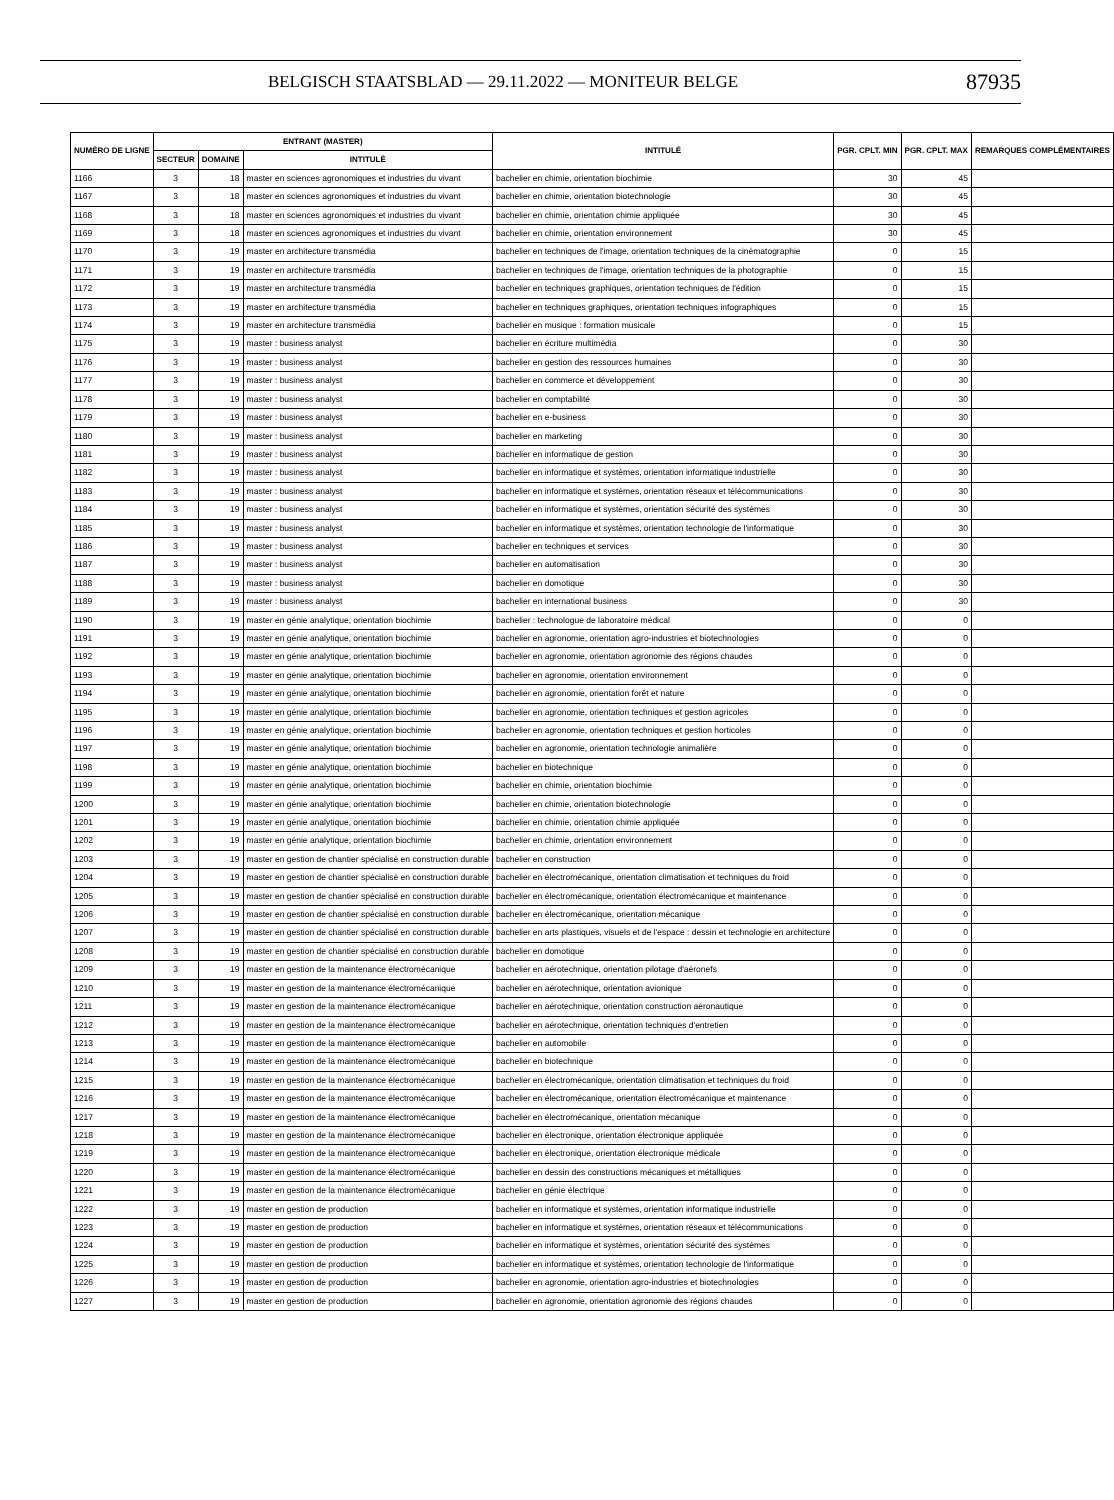BELGISCH STAATSBLAD — 29.11.2022 — MONITEUR BELGE 87935
| NUMÉRO DE LIGNE | ENTRANT (MASTER) | | | INTITULÉ | PGR. CPLT. MIN | PGR. CPLT. MAX | REMARQUES COMPLÉMENTAIRES |
| --- | --- | --- | --- | --- | --- | --- | --- |
| | SECTEUR | DOMAINE | INTITULÉ | | | | |
| 1166 | 3 | 18 | master en sciences agronomiques et industries du vivant | bachelier en chimie, orientation biochimie | 30 | 45 | |
| 1167 | 3 | 18 | master en sciences agronomiques et industries du vivant | bachelier en chimie, orientation biotechnologie | 30 | 45 | |
| 1168 | 3 | 18 | master en sciences agronomiques et industries du vivant | bachelier en chimie, orientation chimie appliquée | 30 | 45 | |
| 1169 | 3 | 18 | master en sciences agronomiques et industries du vivant | bachelier en chimie, orientation environnement | 30 | 45 | |
| 1170 | 3 | 19 | master en architecture transmédia | bachelier en techniques de l'image, orientation techniques de la cinématographie | 0 | 15 | |
| 1171 | 3 | 19 | master en architecture transmédia | bachelier en techniques de l'image, orientation techniques de la photographie | 0 | 15 | |
| 1172 | 3 | 19 | master en architecture transmédia | bachelier en techniques graphiques, orientation techniques de l'édition | 0 | 15 | |
| 1173 | 3 | 19 | master en architecture transmédia | bachelier en techniques graphiques, orientation techniques infographiques | 0 | 15 | |
| 1174 | 3 | 19 | master en architecture transmédia | bachelier en musique : formation musicale | 0 | 15 | |
| 1175 | 3 | 19 | master : business analyst | bachelier en écriture multimédia | 0 | 30 | |
| 1176 | 3 | 19 | master : business analyst | bachelier en gestion des ressources humaines | 0 | 30 | |
| 1177 | 3 | 19 | master : business analyst | bachelier en commerce et développement | 0 | 30 | |
| 1178 | 3 | 19 | master : business analyst | bachelier en comptabilité | 0 | 30 | |
| 1179 | 3 | 19 | master : business analyst | bachelier en e-business | 0 | 30 | |
| 1180 | 3 | 19 | master : business analyst | bachelier en marketing | 0 | 30 | |
| 1181 | 3 | 19 | master : business analyst | bachelier en informatique de gestion | 0 | 30 | |
| 1182 | 3 | 19 | master : business analyst | bachelier en informatique et systèmes, orientation informatique industrielle | 0 | 30 | |
| 1183 | 3 | 19 | master : business analyst | bachelier en informatique et systèmes, orientation réseaux et télécommunications | 0 | 30 | |
| 1184 | 3 | 19 | master : business analyst | bachelier en informatique et systèmes, orientation sécurité des systèmes | 0 | 30 | |
| 1185 | 3 | 19 | master : business analyst | bachelier en informatique et systèmes, orientation technologie de l'informatique | 0 | 30 | |
| 1186 | 3 | 19 | master : business analyst | bachelier en techniques et services | 0 | 30 | |
| 1187 | 3 | 19 | master : business analyst | bachelier en automatisation | 0 | 30 | |
| 1188 | 3 | 19 | master : business analyst | bachelier en domotique | 0 | 30 | |
| 1189 | 3 | 19 | master : business analyst | bachelier en international business | 0 | 30 | |
| 1190 | 3 | 19 | master en génie analytique, orientation biochimie | bachelier : technologue de laboratoire médical | 0 | 0 | |
| 1191 | 3 | 19 | master en génie analytique, orientation biochimie | bachelier en agronomie, orientation agro-industries et biotechnologies | 0 | 0 | |
| 1192 | 3 | 19 | master en génie analytique, orientation biochimie | bachelier en agronomie, orientation agronomie des régions chaudes | 0 | 0 | |
| 1193 | 3 | 19 | master en génie analytique, orientation biochimie | bachelier en agronomie, orientation environnement | 0 | 0 | |
| 1194 | 3 | 19 | master en génie analytique, orientation biochimie | bachelier en agronomie, orientation forêt et nature | 0 | 0 | |
| 1195 | 3 | 19 | master en génie analytique, orientation biochimie | bachelier en agronomie, orientation techniques et gestion agricoles | 0 | 0 | |
| 1196 | 3 | 19 | master en génie analytique, orientation biochimie | bachelier en agronomie, orientation techniques et gestion horticoles | 0 | 0 | |
| 1197 | 3 | 19 | master en génie analytique, orientation biochimie | bachelier en agronomie, orientation technologie animalière | 0 | 0 | |
| 1198 | 3 | 19 | master en génie analytique, orientation biochimie | bachelier en biotechnique | 0 | 0 | |
| 1199 | 3 | 19 | master en génie analytique, orientation biochimie | bachelier en chimie, orientation biochimie | 0 | 0 | |
| 1200 | 3 | 19 | master en génie analytique, orientation biochimie | bachelier en chimie, orientation biotechnologie | 0 | 0 | |
| 1201 | 3 | 19 | master en génie analytique, orientation biochimie | bachelier en chimie, orientation chimie appliquée | 0 | 0 | |
| 1202 | 3 | 19 | master en génie analytique, orientation biochimie | bachelier en chimie, orientation environnement | 0 | 0 | |
| 1203 | 3 | 19 | master en gestion de chantier spécialisé en construction durable | bachelier en construction | 0 | 0 | |
| 1204 | 3 | 19 | master en gestion de chantier spécialisé en construction durable | bachelier en électromécanique, orientation climatisation et techniques du froid | 0 | 0 | |
| 1205 | 3 | 19 | master en gestion de chantier spécialisé en construction durable | bachelier en électromécanique, orientation électromécanique et maintenance | 0 | 0 | |
| 1206 | 3 | 19 | master en gestion de chantier spécialisé en construction durable | bachelier en électromécanique, orientation mécanique | 0 | 0 | |
| 1207 | 3 | 19 | master en gestion de chantier spécialisé en construction durable | bachelier en arts plastiques, visuels et de l'espace : dessin et technologie en architecture | 0 | 0 | |
| 1208 | 3 | 19 | master en gestion de chantier spécialisé en construction durable | bachelier en domotique | 0 | 0 | |
| 1209 | 3 | 19 | master en gestion de la maintenance électromécanique | bachelier en aérotechnique, orientation pilotage d'aéronefs | 0 | 0 | |
| 1210 | 3 | 19 | master en gestion de la maintenance électromécanique | bachelier en aérotechnique, orientation avionique | 0 | 0 | |
| 1211 | 3 | 19 | master en gestion de la maintenance électromécanique | bachelier en aérotechnique, orientation construction aéronautique | 0 | 0 | |
| 1212 | 3 | 19 | master en gestion de la maintenance électromécanique | bachelier en aérotechnique, orientation techniques d'entretien | 0 | 0 | |
| 1213 | 3 | 19 | master en gestion de la maintenance électromécanique | bachelier en automobile | 0 | 0 | |
| 1214 | 3 | 19 | master en gestion de la maintenance électromécanique | bachelier en biotechnique | 0 | 0 | |
| 1215 | 3 | 19 | master en gestion de la maintenance électromécanique | bachelier en électromécanique, orientation climatisation et techniques du froid | 0 | 0 | |
| 1216 | 3 | 19 | master en gestion de la maintenance électromécanique | bachelier en électromécanique, orientation électromécanique et maintenance | 0 | 0 | |
| 1217 | 3 | 19 | master en gestion de la maintenance électromécanique | bachelier en électromécanique, orientation mécanique | 0 | 0 | |
| 1218 | 3 | 19 | master en gestion de la maintenance électromécanique | bachelier en électronique, orientation électronique appliquée | 0 | 0 | |
| 1219 | 3 | 19 | master en gestion de la maintenance électromécanique | bachelier en électronique, orientation électronique médicale | 0 | 0 | |
| 1220 | 3 | 19 | master en gestion de la maintenance électromécanique | bachelier en dessin des constructions mécaniques et métalliques | 0 | 0 | |
| 1221 | 3 | 19 | master en gestion de la maintenance électromécanique | bachelier en génie électrique | 0 | 0 | |
| 1222 | 3 | 19 | master en gestion de production | bachelier en informatique et systèmes, orientation informatique industrielle | 0 | 0 | |
| 1223 | 3 | 19 | master en gestion de production | bachelier en informatique et systèmes, orientation réseaux et télécommunications | 0 | 0 | |
| 1224 | 3 | 19 | master en gestion de production | bachelier en informatique et systèmes, orientation sécurité des systèmes | 0 | 0 | |
| 1225 | 3 | 19 | master en gestion de production | bachelier en informatique et systèmes, orientation technologie de l'informatique | 0 | 0 | |
| 1226 | 3 | 19 | master en gestion de production | bachelier en agronomie, orientation agro-industries et biotechnologies | 0 | 0 | |
| 1227 | 3 | 19 | master en gestion de production | bachelier en agronomie, orientation agronomie des régions chaudes | 0 | 0 | |